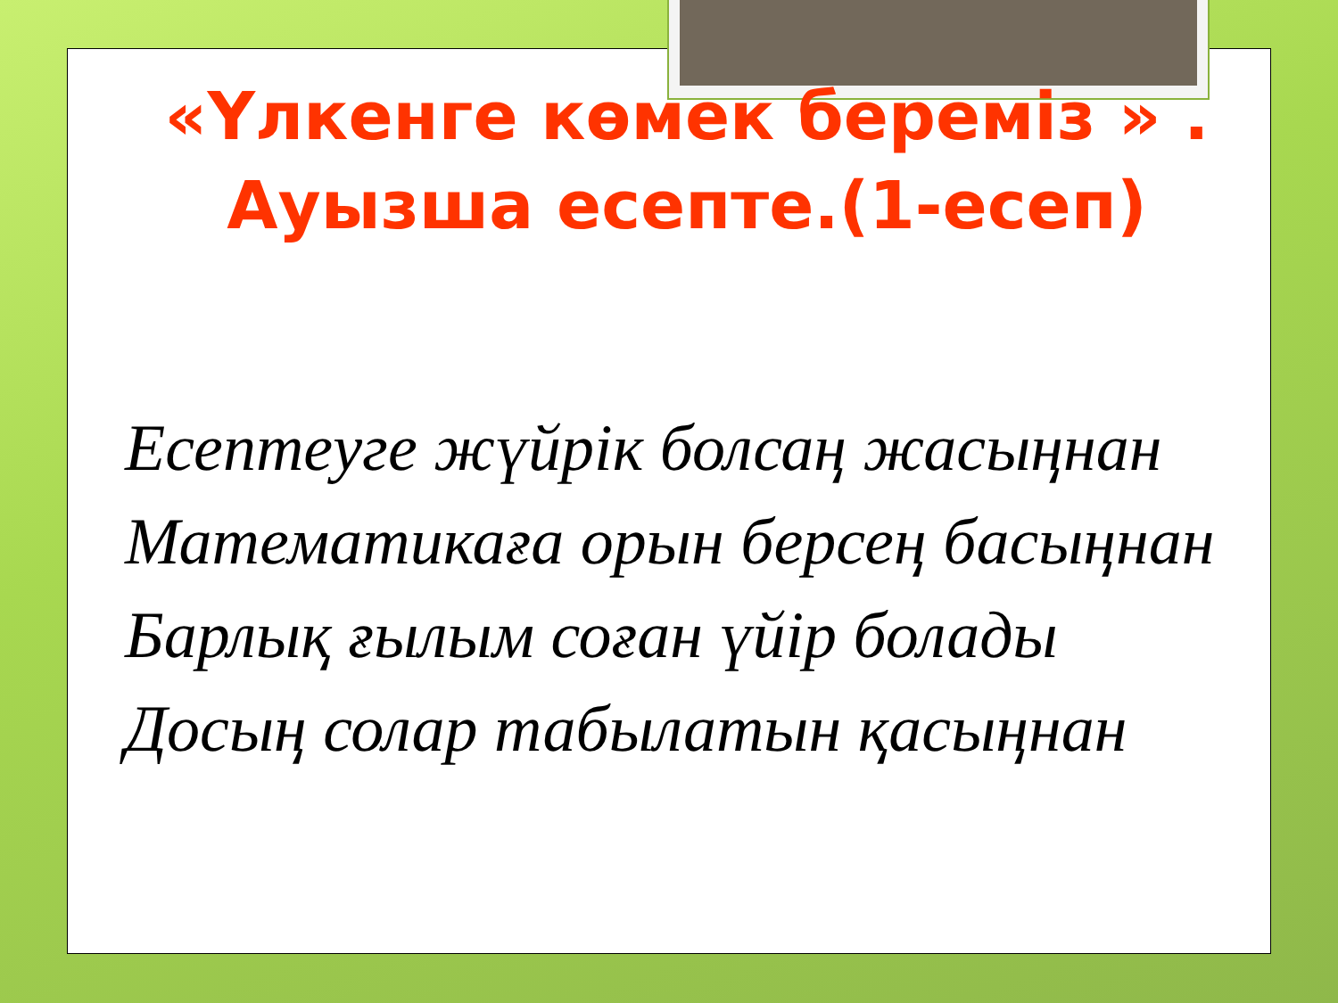«Үлкенге көмек береміз » . Ауызша есепте.(1-есеп)
Есептеуге жүйрік болсаң жасыңнан
Математикаға орын берсең басыңнан
Барлық ғылым соған үйір болады
Досың солар табылатын қасыңнан